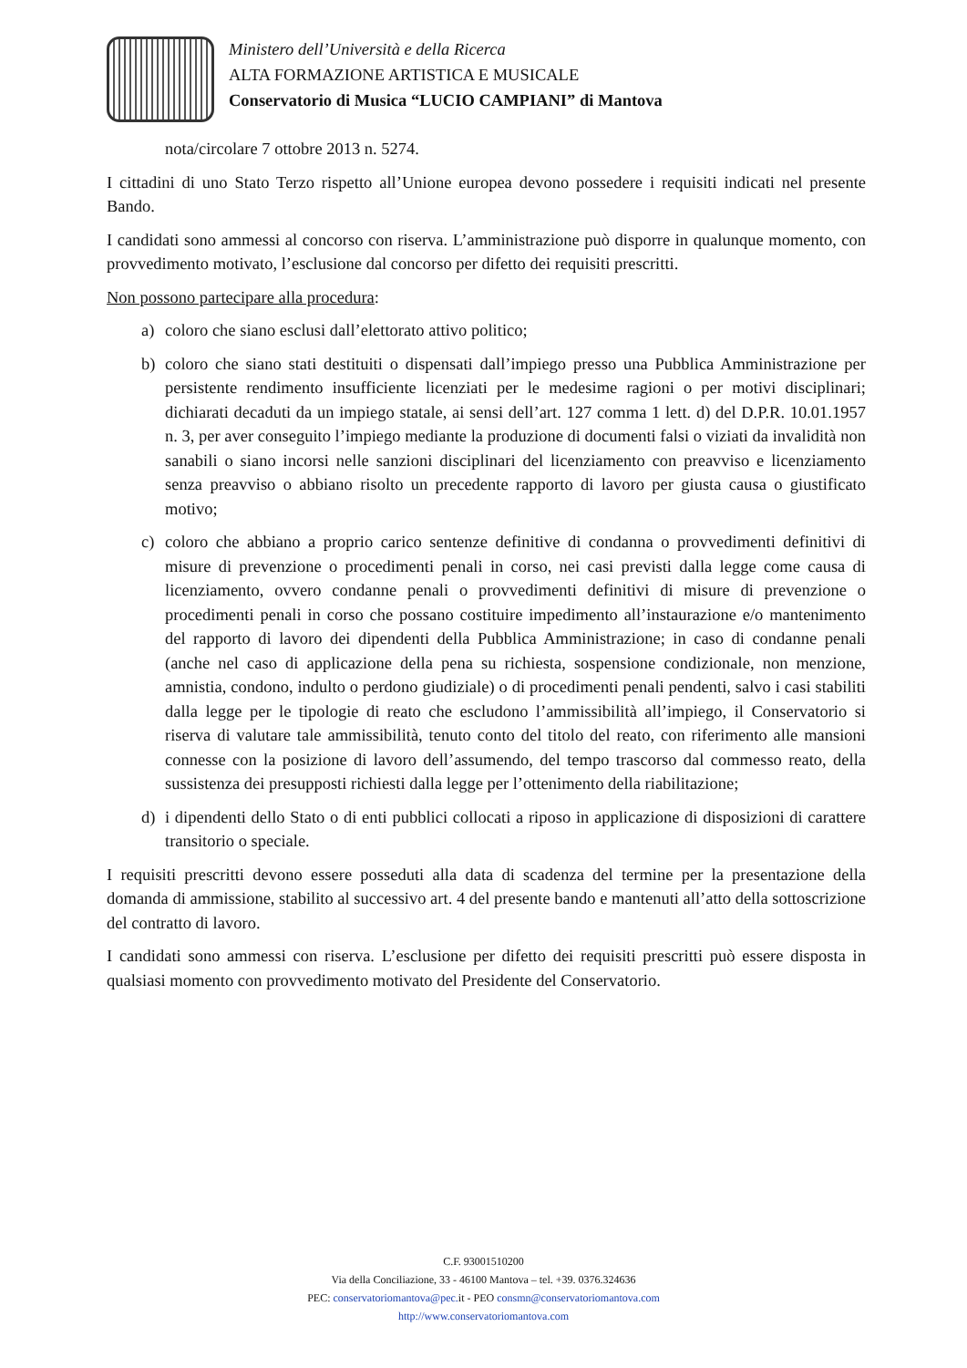Ministero dell’Università e della Ricerca
ALTA FORMAZIONE ARTISTICA E MUSICALE
Conservatorio di Musica “LUCIO CAMPIANI” di Mantova
nota/circolare 7 ottobre 2013 n. 5274.
I cittadini di uno Stato Terzo rispetto all’Unione europea devono possedere i requisiti indicati nel presente Bando.
I candidati sono ammessi al concorso con riserva. L’amministrazione può disporre in qualunque momento, con provvedimento motivato, l’esclusione dal concorso per difetto dei requisiti prescritti.
Non possono partecipare alla procedura:
a) coloro che siano esclusi dall’elettorato attivo politico;
b) coloro che siano stati destituiti o dispensati dall’impiego presso una Pubblica Amministrazione per persistente rendimento insufficiente licenziati per le medesime ragioni o per motivi disciplinari; dichiarati decaduti da un impiego statale, ai sensi dell’art. 127 comma 1 lett. d) del D.P.R. 10.01.1957 n. 3, per aver conseguito l’impiego mediante la produzione di documenti falsi o viziati da invalidità non sanabili o siano incorsi nelle sanzioni disciplinari del licenziamento con preavviso e licenziamento senza preavviso o abbiano risolto un precedente rapporto di lavoro per giusta causa o giustificato motivo;
c) coloro che abbiano a proprio carico sentenze definitive di condanna o provvedimenti definitivi di misure di prevenzione o procedimenti penali in corso, nei casi previsti dalla legge come causa di licenziamento, ovvero condanne penali o provvedimenti definitivi di misure di prevenzione o procedimenti penali in corso che possano costituire impedimento all’instaurazione e/o mantenimento del rapporto di lavoro dei dipendenti della Pubblica Amministrazione; in caso di condanne penali (anche nel caso di applicazione della pena su richiesta, sospensione condizionale, non menzione, amnistia, condono, indulto o perdono giudiziale) o di procedimenti penali pendenti, salvo i casi stabiliti dalla legge per le tipologie di reato che escludono l’ammissibilità all’impiego, il Conservatorio si riserva di valutare tale ammissibilità, tenuto conto del titolo del reato, con riferimento alle mansioni connesse con la posizione di lavoro dell’assumendo, del tempo trascorso dal commesso reato, della sussistenza dei presupposti richiesti dalla legge per l’ottenimento della riabilitazione;
d) i dipendenti dello Stato o di enti pubblici collocati a riposo in applicazione di disposizioni di carattere transitorio o speciale.
I requisiti prescritti devono essere posseduti alla data di scadenza del termine per la presentazione della domanda di ammissione, stabilito al successivo art. 4 del presente bando e mantenuti all’atto della sottoscrizione del contratto di lavoro.
I candidati sono ammessi con riserva. L’esclusione per difetto dei requisiti prescritti può essere disposta in qualsiasi momento con provvedimento motivato del Presidente del Conservatorio.
C.F. 93001510200
Via della Conciliazione, 33 - 46100 Mantova – tel. +39. 0376.324636
PEC: conservatoriomantova@pec. it - PEO consmn@conservatoriomantova.com
http://www.conservatoriomantova.com